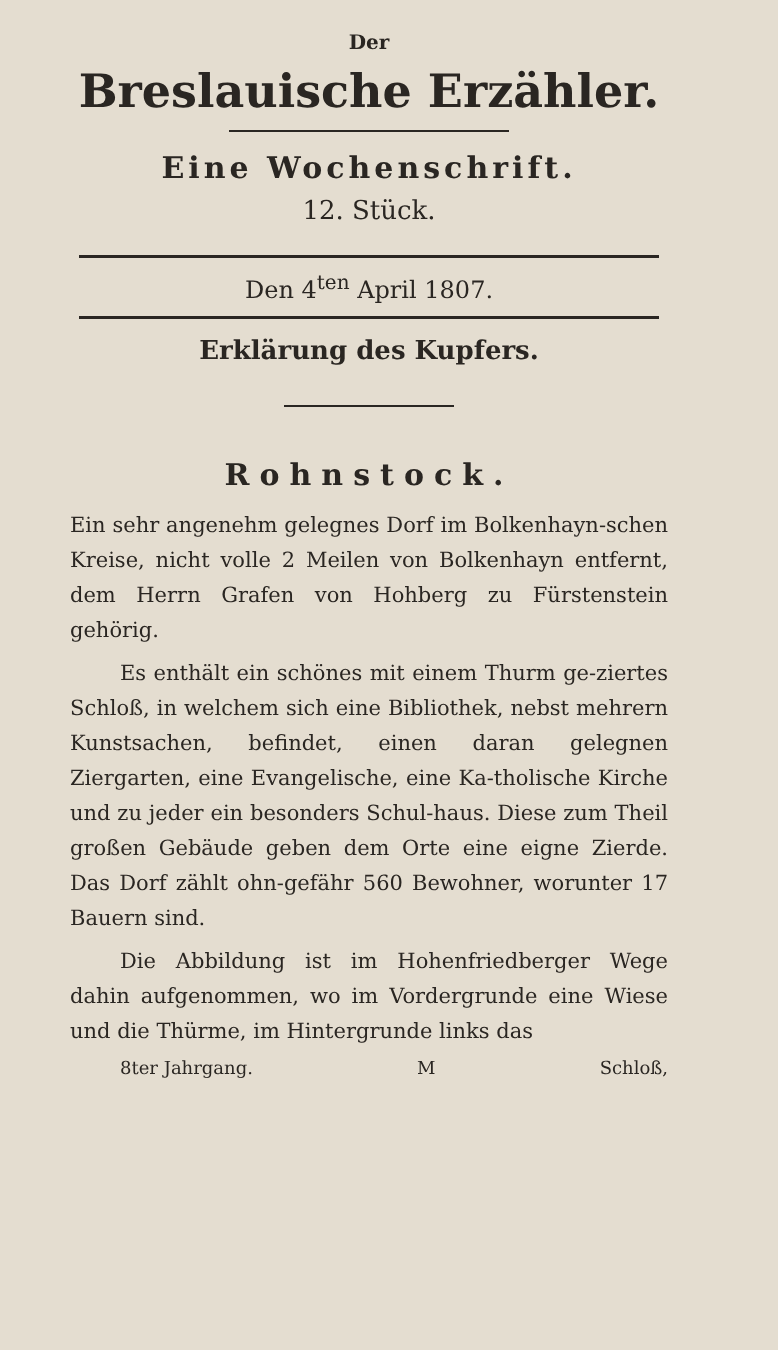Der
Breslauische Erzähler.
Eine Wochenschrift.
12. Stück.
Den 4<sup>ten</sup> April 1807.
Erklärung des Kupfers.
Rohnstock.
Ein sehr angenehm gelegnes Dorf im Bolkenhayn-schen Kreise, nicht volle 2 Meilen von Bolkenhayn entfernt, dem Herrn Grafen von Hohberg zu Fürstenstein gehörig.
Es enthält ein schönes mit einem Thurm ge-ziertes Schloß, in welchem sich eine Bibliothek, nebst mehrern Kunstsachen, befindet, einen daran gelegnen Ziergarten, eine Evangelische, eine Ka-tholische Kirche und zu jeder ein besonders Schul-haus. Diese zum Theil großen Gebäude geben dem Orte eine eigne Zierde. Das Dorf zählt ohn-gefähr 560 Bewohner, worunter 17 Bauern sind.
Die Abbildung ist im Hohenfriedberger Wege dahin aufgenommen, wo im Vordergrunde eine Wiese und die Thürme, im Hintergrunde links das
8ter Jahrgang. M Schloß,